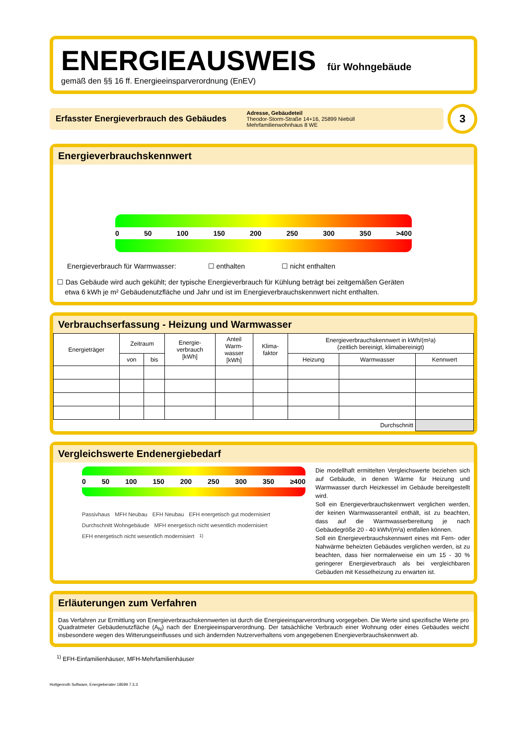ENERGIEAUSWEIS für Wohngebäude
gemäß den §§ 16 ff. Energieeinsparverordnung (EnEV)
Erfasster Energieverbrauch des Gebäudes
Adresse, Gebäudeteil
Theodor-Storm-Straße 14+16, 25899 Niebüll
Mehrfamilienwohnhaus 8 WE
3
Energieverbrauchskennwert
0 50 100 150 200 250 300 350 >400
Energieverbrauch für Warmwasser: ☐ enthalten ☐ nicht enthalten
☐ Das Gebäude wird auch gekühlt; der typische Energieverbrauch für Kühlung beträgt bei zeitgemäßen Geräten
etwa 6 kWh je m² Gebäudenutzfläche und Jahr und ist im Energieverbrauchskennwert nicht enthalten.
Verbrauchserfassung - Heizung und Warmwasser
| Energieträger | Zeitraum | | Energie- verbrauch [kWh] | Anteil Warm- wasser [kWh] | Klima- faktor | Energieverbrauchskennwert in kWh/(m²a) (zeitlich bereinigt, klimabereinigt) | | |
| --- | --- | --- | --- | --- | --- | --- | --- | --- |
| | von | bis | | | | Heizung | Warmwasser | Kennwert |
| Durchschnitt | | | | | | | | |
Vergleichswerte Endenergiebedarf
0 50 100 150 200 250 300 350 ≥400
Passivhaus MFH Neubau EFH Neubau EFH energetisch gut modernisiert Durchschnitt Wohngebäude MFH energetisch nicht wesentlich modernisiert EFH energetisch nicht wesentlich modernisiert <sup>1)</sup>
Die modellhaft ermittelten Vergleichswerte beziehen sich auf Gebäude, in denen Wärme für Heizung und Warmwasser durch Heizkessel im Gebäude bereitgestellt wird.
Soll ein Energieverbrauchskennwert verglichen werden, der keinen Warmwasseranteil enthält, ist zu beachten, dass auf die Warmwasserbereitung je nach Gebäudegröße 20 - 40 kWh/(m²a) entfallen können.
Soll ein Energieverbrauchskennwert eines mit Fern- oder Nahwärme beheizten Gebäudes verglichen werden, ist zu beachten, dass hier normalerweise ein um 15 - 30 % geringerer Energieverbrauch als bei vergleichbaren Gebäuden mit Kesselheizung zu erwarten ist.
Erläuterungen zum Verfahren
Das Verfahren zur Ermittlung von Energieverbrauchskennwerten ist durch die Energieeinsparverordnung vorgegeben. Die Werte sind spezifische Werte pro Quadratmeter Gebäudenutzfläche (A<sub>N</sub>) nach der Energieeinsparverordnung. Der tatsächliche Verbrauch einer Wohnung oder eines Gebäudes weicht insbesondere wegen des Witterungseinflusses und sich ändernden Nutzerverhaltens vom angegebenen Energieverbrauchskennwert ab.
<sup>1)</sup> EFH-Einfamilienhäuser, MFH-Mehrfamilienhäuser
Hottgenroth Software, Energieberater 18599 7.3.3